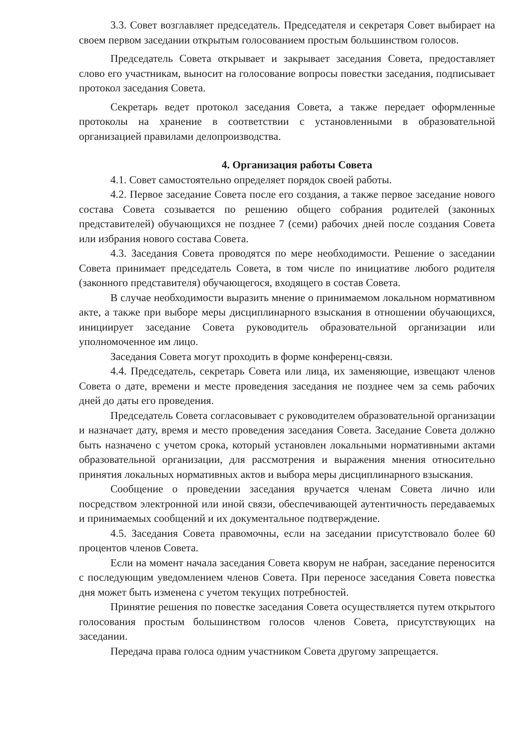3.3. Совет возглавляет председатель. Председателя и секретаря Совет выбирает на своем первом заседании открытым голосованием простым большинством голосов.
Председатель Совета открывает и закрывает заседания Совета, предоставляет слово его участникам, выносит на голосование вопросы повестки заседания, подписывает протокол заседания Совета.
Секретарь ведет протокол заседания Совета, а также передает оформленные протоколы на хранение в соответствии с установленными в образовательной организацией правилами делопроизводства.
4. Организация работы Совета
4.1. Совет самостоятельно определяет порядок своей работы.
4.2. Первое заседание Совета после его создания, а также первое заседание нового состава Совета созывается по решению общего собрания родителей (законных представителей) обучающихся не позднее 7 (семи) рабочих дней после создания Совета или избрания нового состава Совета.
4.3. Заседания Совета проводятся по мере необходимости. Решение о заседании Совета принимает председатель Совета, в том числе по инициативе любого родителя (законного представителя) обучающегося, входящего в состав Совета.
В случае необходимости выразить мнение о принимаемом локальном нормативном акте, а также при выборе меры дисциплинарного взыскания в отношении обучающихся, инициирует заседание Совета руководитель образовательной организации или уполномоченное им лицо.
Заседания Совета могут проходить в форме конференц-связи.
4.4. Председатель, секретарь Совета или лица, их заменяющие, извещают членов Совета о дате, времени и месте проведения заседания не позднее чем за семь рабочих дней до даты его проведения.
Председатель Совета согласовывает с руководителем образовательной организации и назначает дату, время и место проведения заседания Совета. Заседание Совета должно быть назначено с учетом срока, который установлен локальными нормативными актами образовательной организации, для рассмотрения и выражения мнения относительно принятия локальных нормативных актов и выбора меры дисциплинарного взыскания.
Сообщение о проведении заседания вручается членам Совета лично или посредством электронной или иной связи, обеспечивающей аутентичность передаваемых и принимаемых сообщений и их документальное подтверждение.
4.5. Заседания Совета правомочны, если на заседании присутствовало более 60 процентов членов Совета.
Если на момент начала заседания Совета кворум не набран, заседание переносится с последующим уведомлением членов Совета. При переносе заседания Совета повестка дня может быть изменена с учетом текущих потребностей.
Принятие решения по повестке заседания Совета осуществляется путем открытого голосования простым большинством голосов членов Совета, присутствующих на заседании.
Передача права голоса одним участником Совета другому запрещается.